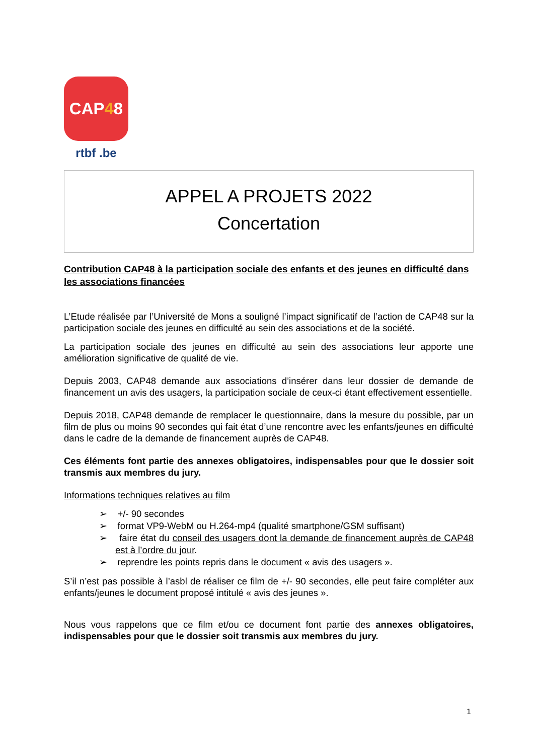CAP 4 8
rtbf .be
APPEL A PROJETS 2022
Concertation
Contribution CAP48 à la participation sociale des enfants et des jeunes en difficulté dans les associations financées
L’Etude réalisée par l’Université de Mons a souligné l’impact significatif de l’action de CAP48 sur la participation sociale des jeunes en difficulté au sein des associations et de la société.
La participation sociale des jeunes en difficulté au sein des associations leur apporte une amélioration significative de qualité de vie.
Depuis 2003, CAP48 demande aux associations d’insérer dans leur dossier de demande de financement un avis des usagers, la participation sociale de ceux-ci étant effectivement essentielle.
Depuis 2018, CAP48 demande de remplacer le questionnaire, dans la mesure du possible, par un film de plus ou moins 90 secondes qui fait état d’une rencontre avec les enfants/jeunes en difficulté dans le cadre de la demande de financement auprès de CAP48.
Ces éléments font partie des annexes obligatoires, indispensables pour que le dossier soit transmis aux membres du jury.
Informations techniques relatives au film
➢ +/- 90 secondes
➢ format VP9-WebM ou H.264-mp4 (qualité smartphone/GSM suffisant)
➢ faire état du conseil des usagers dont la demande de financement auprès de CAP48 est à l’ordre du jour.
➢ reprendre les points repris dans le document « avis des usagers ».
S’il n’est pas possible à l’asbl de réaliser ce film de +/- 90 secondes, elle peut faire compléter aux enfants/jeunes le document proposé intitulé « avis des jeunes ».
Nous vous rappelons que ce film et/ou ce document font partie des annexes obligatoires, indispensables pour que le dossier soit transmis aux membres du jury.
1